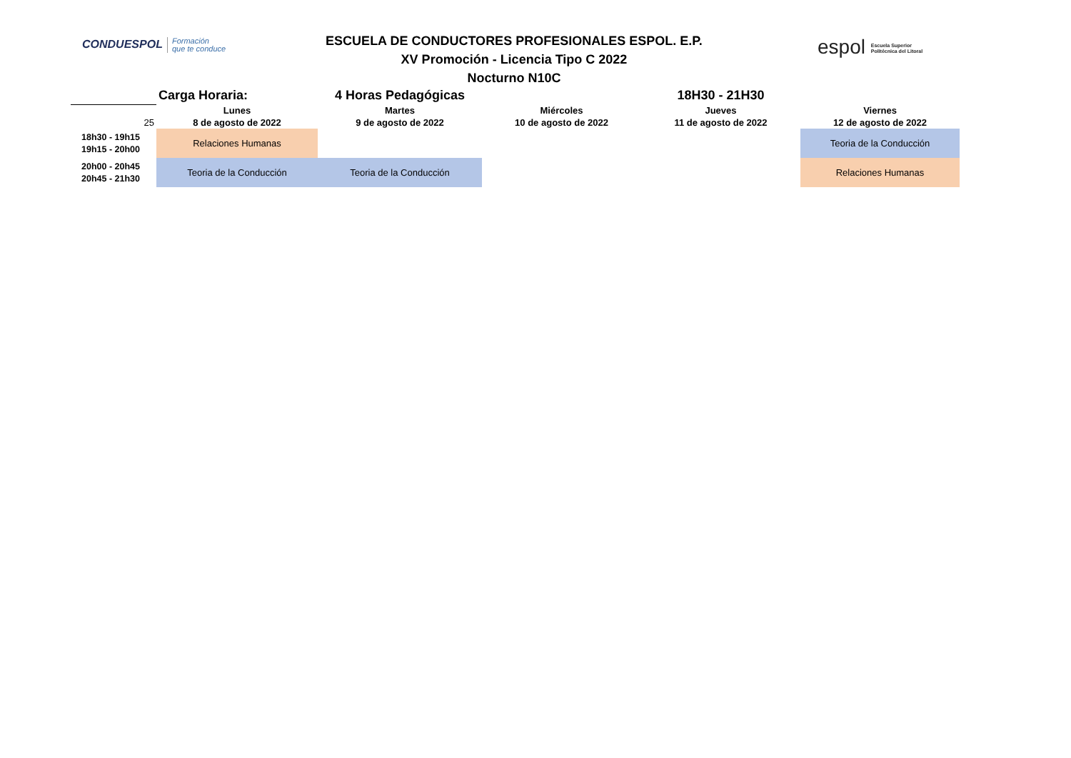CONDUESPOL Formación
que te conduce
ESCUELA DE CONDUCTORES PROFESIONALES ESPOL. E.P.
XV Promoción - Licencia Tipo C 2022
Nocturno N10C
espol Escuela Superior
Politécnica del Litoral
| | Carga Horaria: | 4 Horas Pedagógicas | | 18H30 - 21H30 | |
| | Lunes | Martes | Miércoles | Jueves | Viernes |
| 25 | 8 de agosto de 2022 | 9 de agosto de 2022 | 10 de agosto de 2022 | 11 de agosto de 2022 | 12 de agosto de 2022 |
| 18h30 - 19h15 19h15 - 20h00 | Relaciones Humanas | | | | Teoria de la Conducción |
| 20h00 - 20h45 20h45 - 21h30 | Teoria de la Conducción | Teoria de la Conducción | | | Relaciones Humanas |